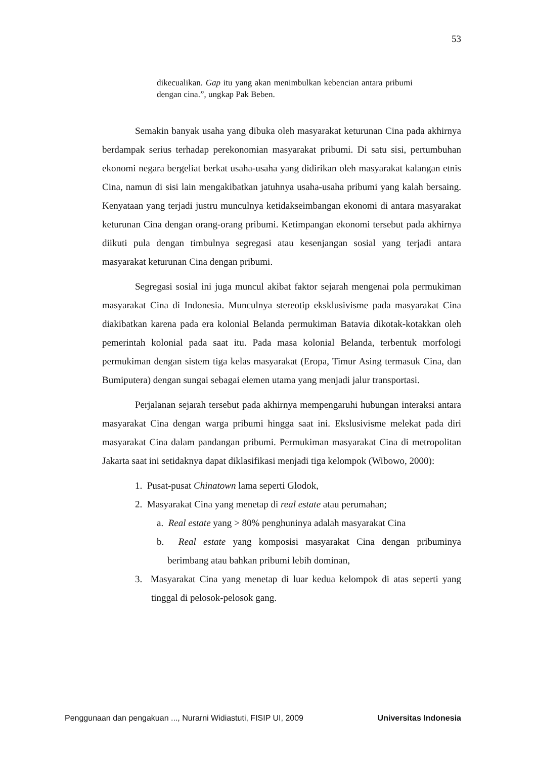53
dikecualikan. Gap itu yang akan menimbulkan kebencian antara pribumi dengan cina.”, ungkap Pak Beben.
Semakin banyak usaha yang dibuka oleh masyarakat keturunan Cina pada akhirnya berdampak serius terhadap perekonomian masyarakat pribumi. Di satu sisi, pertumbuhan ekonomi negara bergeliat berkat usaha-usaha yang didirikan oleh masyarakat kalangan etnis Cina, namun di sisi lain mengakibatkan jatuhnya usaha-usaha pribumi yang kalah bersaing. Kenyataan yang terjadi justru munculnya ketidakseimbangan ekonomi di antara masyarakat keturunan Cina dengan orang-orang pribumi. Ketimpangan ekonomi tersebut pada akhirnya diikuti pula dengan timbulnya segregasi atau kesenjangan sosial yang terjadi antara masyarakat keturunan Cina dengan pribumi.
Segregasi sosial ini juga muncul akibat faktor sejarah mengenai pola permukiman masyarakat Cina di Indonesia. Munculnya stereotip eksklusivisme pada masyarakat Cina diakibatkan karena pada era kolonial Belanda permukiman Batavia dikotak-kotakkan oleh pemerintah kolonial pada saat itu. Pada masa kolonial Belanda, terbentuk morfologi permukiman dengan sistem tiga kelas masyarakat (Eropa, Timur Asing termasuk Cina, dan Bumiputera) dengan sungai sebagai elemen utama yang menjadi jalur transportasi.
Perjalanan sejarah tersebut pada akhirnya mempengaruhi hubungan interaksi antara masyarakat Cina dengan warga pribumi hingga saat ini. Ekslusivisme melekat pada diri masyarakat Cina dalam pandangan pribumi. Permukiman masyarakat Cina di metropolitan Jakarta saat ini setidaknya dapat diklasifikasi menjadi tiga kelompok (Wibowo, 2000):
1. Pusat-pusat Chinatown lama seperti Glodok,
2. Masyarakat Cina yang menetap di real estate atau perumahan;
a. Real estate yang > 80% penghuninya adalah masyarakat Cina
b. Real estate yang komposisi masyarakat Cina dengan pribuminya berimbang atau bahkan pribumi lebih dominan,
3. Masyarakat Cina yang menetap di luar kedua kelompok di atas seperti yang tinggal di pelosok-pelosok gang.
Penggunaan dan pengakuan ..., Nurarni Widiastuti, FISIP UI, 2009 Universitas Indonesia